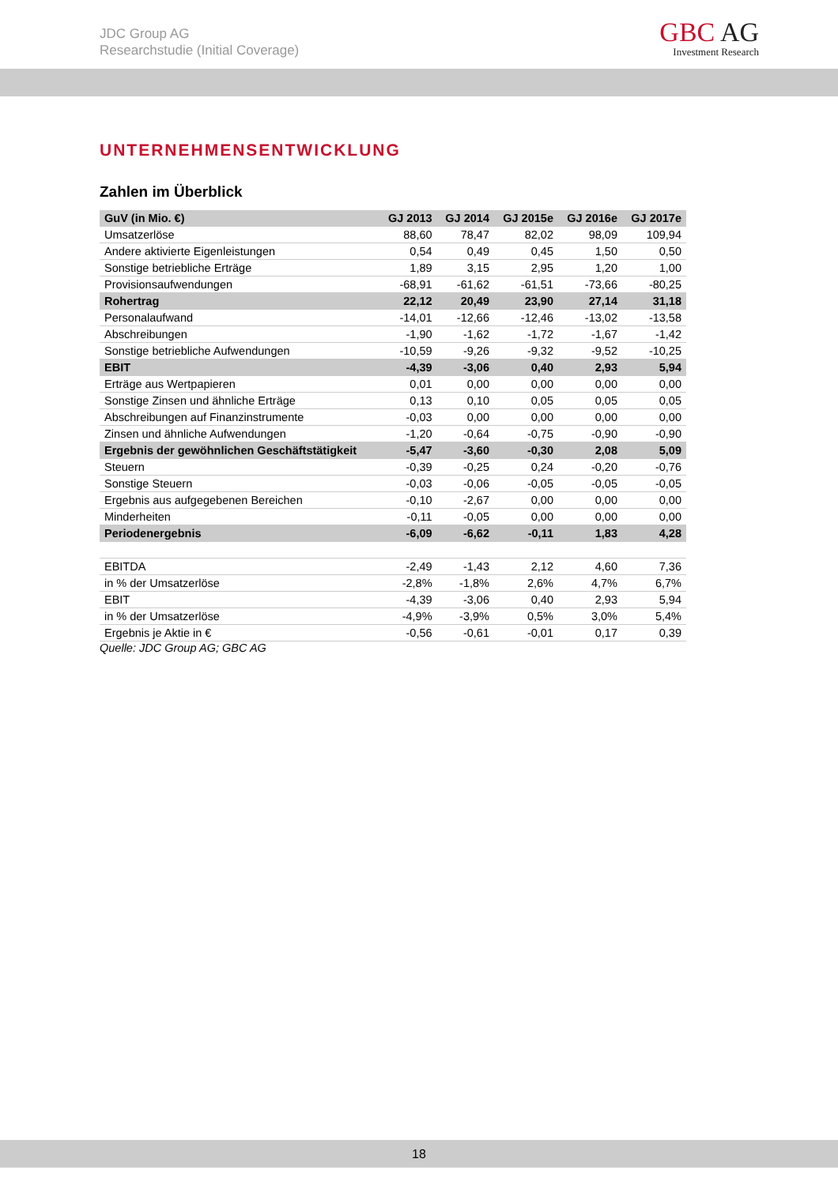JDC Group AG
Researchstudie (Initial Coverage)
GBC AG
Investment Research
UNTERNEHMENSENTWICKLUNG
Zahlen im Überblick
| GuV (in Mio. €) | GJ 2013 | GJ 2014 | GJ 2015e | GJ 2016e | GJ 2017e |
| --- | --- | --- | --- | --- | --- |
| Umsatzerlöse | 88,60 | 78,47 | 82,02 | 98,09 | 109,94 |
| Andere aktivierte Eigenleistungen | 0,54 | 0,49 | 0,45 | 1,50 | 0,50 |
| Sonstige betriebliche Erträge | 1,89 | 3,15 | 2,95 | 1,20 | 1,00 |
| Provisionsaufwendungen | -68,91 | -61,62 | -61,51 | -73,66 | -80,25 |
| Rohertrag | 22,12 | 20,49 | 23,90 | 27,14 | 31,18 |
| Personalaufwand | -14,01 | -12,66 | -12,46 | -13,02 | -13,58 |
| Abschreibungen | -1,90 | -1,62 | -1,72 | -1,67 | -1,42 |
| Sonstige betriebliche Aufwendungen | -10,59 | -9,26 | -9,32 | -9,52 | -10,25 |
| EBIT | -4,39 | -3,06 | 0,40 | 2,93 | 5,94 |
| Erträge aus Wertpapieren | 0,01 | 0,00 | 0,00 | 0,00 | 0,00 |
| Sonstige Zinsen und ähnliche Erträge | 0,13 | 0,10 | 0,05 | 0,05 | 0,05 |
| Abschreibungen auf Finanzinstrumente | -0,03 | 0,00 | 0,00 | 0,00 | 0,00 |
| Zinsen und ähnliche Aufwendungen | -1,20 | -0,64 | -0,75 | -0,90 | -0,90 |
| Ergebnis der gewöhnlichen Geschäftstätigkeit | -5,47 | -3,60 | -0,30 | 2,08 | 5,09 |
| Steuern | -0,39 | -0,25 | 0,24 | -0,20 | -0,76 |
| Sonstige Steuern | -0,03 | -0,06 | -0,05 | -0,05 | -0,05 |
| Ergebnis aus aufgegebenen Bereichen | -0,10 | -2,67 | 0,00 | 0,00 | 0,00 |
| Minderheiten | -0,11 | -0,05 | 0,00 | 0,00 | 0,00 |
| Periodenergebnis | -6,09 | -6,62 | -0,11 | 1,83 | 4,28 |
| EBITDA | -2,49 | -1,43 | 2,12 | 4,60 | 7,36 |
| in % der Umsatzerlöse | -2,8% | -1,8% | 2,6% | 4,7% | 6,7% |
| EBIT | -4,39 | -3,06 | 0,40 | 2,93 | 5,94 |
| in % der Umsatzerlöse | -4,9% | -3,9% | 0,5% | 3,0% | 5,4% |
| Ergebnis je Aktie in € | -0,56 | -0,61 | -0,01 | 0,17 | 0,39 |
Quelle: JDC Group AG; GBC AG
18